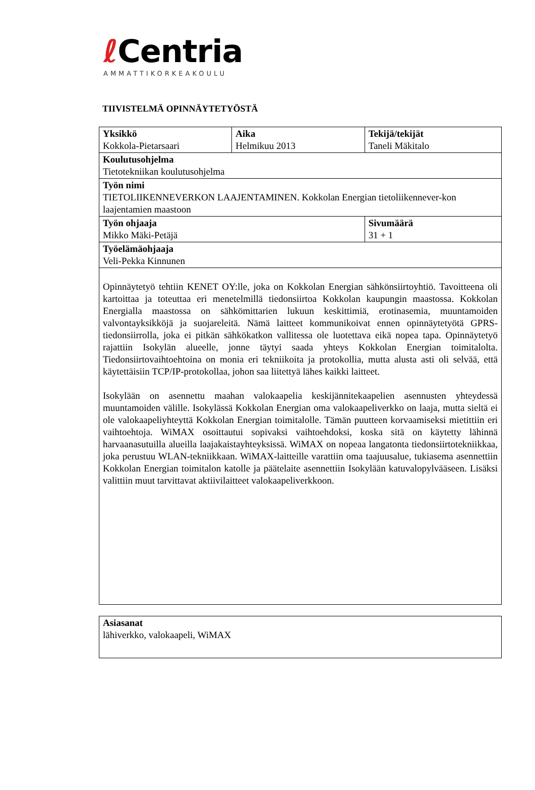ℓ Centria
AMMATTIKORKEAKOULU
TIIVISTELMÄ OPINNÄYTETYÖSTÄ
| Yksikkö Kokkola-Pietarsaari | Aika Helmikuu 2013 | Tekijä/tekijät Taneli Mäkitalo |
| Koulutusohjelma Tietotekniikan koulutusohjelma | | |
| Työn nimi TIETOLIIKENNEVERKON LAAJENTAMINEN. Kokkolan Energian tietoliikennever-kon laajentamien maastoon | | |
| Työn ohjaaja Mikko Mäki-Petäjä | | Sivumäärä 31 + 1 |
| Työelämäohjaaja Veli-Pekka Kinnunen | | |
| Opinnäytetyö tehtiin KENET OY:lle, joka on Kokkolan Energian sähkönsiirtoyhtiö. Tavoitteena oli kartoittaa ja toteuttaa eri menetelmillä tiedonsiirtoa Kokkolan kaupungin maastossa. Kokkolan Energialla maastossa on sähkömittarien lukuun keskittimiä, erotinasemia, muuntamoiden valvontayksikköjä ja suojareleitä. Nämä laitteet kommunikoivat ennen opinnäytetyötä GPRS-tiedonsiirrolla, joka ei pitkän sähkökatkon vallitessa ole luotettava eikä nopea tapa. Opinnäytetyö rajattiin Isokylän alueelle, jonne täytyi saada yhteys Kokkolan Energian toimitalolta. Tiedonsiirtovaihtoehtoina on monia eri tekniikoita ja protokollia, mutta alusta asti oli selvää, että käytettäisiin TCP/IP-protokollaa, johon saa liitettyä lähes kaikki laitteet. Isokylään on asennettu maahan valokaapelia keskijännitekaapelien asennusten yhteydessä muuntamoiden välille. Isokylässä Kokkolan Energian oma valokaapeliverkko on laaja, mutta sieltä ei ole valokaapeliyhteyttä Kokkolan Energian toimitalolle. Tämän puutteen korvaamiseksi mietittiin eri vaihtoehtoja. WiMAX osoittautui sopivaksi vaihtoehdoksi, koska sitä on käytetty lähinnä harvaanasutuilla alueilla laajakaistayhteyksissä. WiMAX on nopeaa langatonta tiedonsiirtotekniikkaa, joka perustuu WLAN-tekniikkaan. WiMAX-laitteille varattiin oma taajuusalue, tukiasema asennettiin Kokkolan Energian toimitalon katolle ja päätelaite asennettiin Isokylään katuvalopylvääseen. Lisäksi valittiin muut tarvittavat aktiivilaitteet valokaapeliverkkoon. | | |
| Asiasanat lähiverkko, valokaapeli, WiMAX |